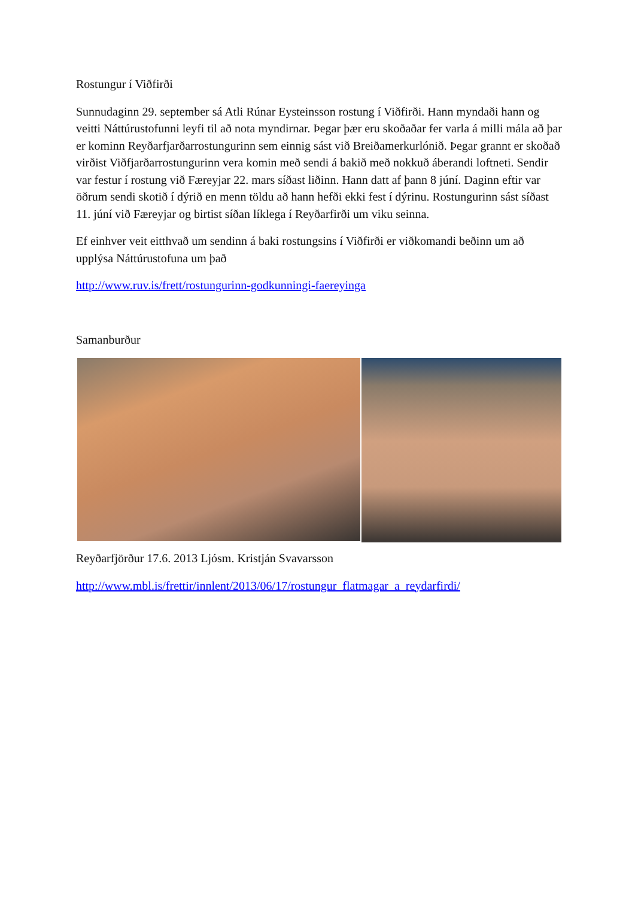Rostungur í Viðfirði
Sunnudaginn 29. september sá Atli Rúnar Eysteinsson rostung í Viðfirði. Hann myndaði hann og veitti Náttúrustofunni leyfi til að nota myndirnar. Þegar þær eru skoðaðar fer varla á milli mála að þar er kominn Reyðarfjarðarrostungurinn sem einnig sást við Breiðamerkurlónið. Þegar grannt er skoðað virðist Viðfjarðarrostungurinn vera komin með sendi á bakið með nokkuð áberandi loftneti. Sendir var festur í rostung við Færeyjar 22. mars síðast liðinn. Hann datt af þann 8 júní. Daginn eftir var öðrum sendi skotið í dýrið en menn töldu að hann hefði ekki fest í dýrinu. Rostungurinn sást síðast 11. júní við Færeyjar og birtist síðan líklega í Reyðarfirði um viku seinna.
Ef einhver veit eitthvað um sendinn á baki rostungsins í Viðfirði er viðkomandi beðinn um að upplýsa Náttúrustofuna um það
http://www.ruv.is/frett/rostungurinn-godkunningi-faereyinga
Samanburður
Reyðarfjörður 17.6. 2013 Ljósm. Kristján Svavarsson
http://www.mbl.is/frettir/innlent/2013/06/17/rostungur_flatmagar_a_reydarfirdi/